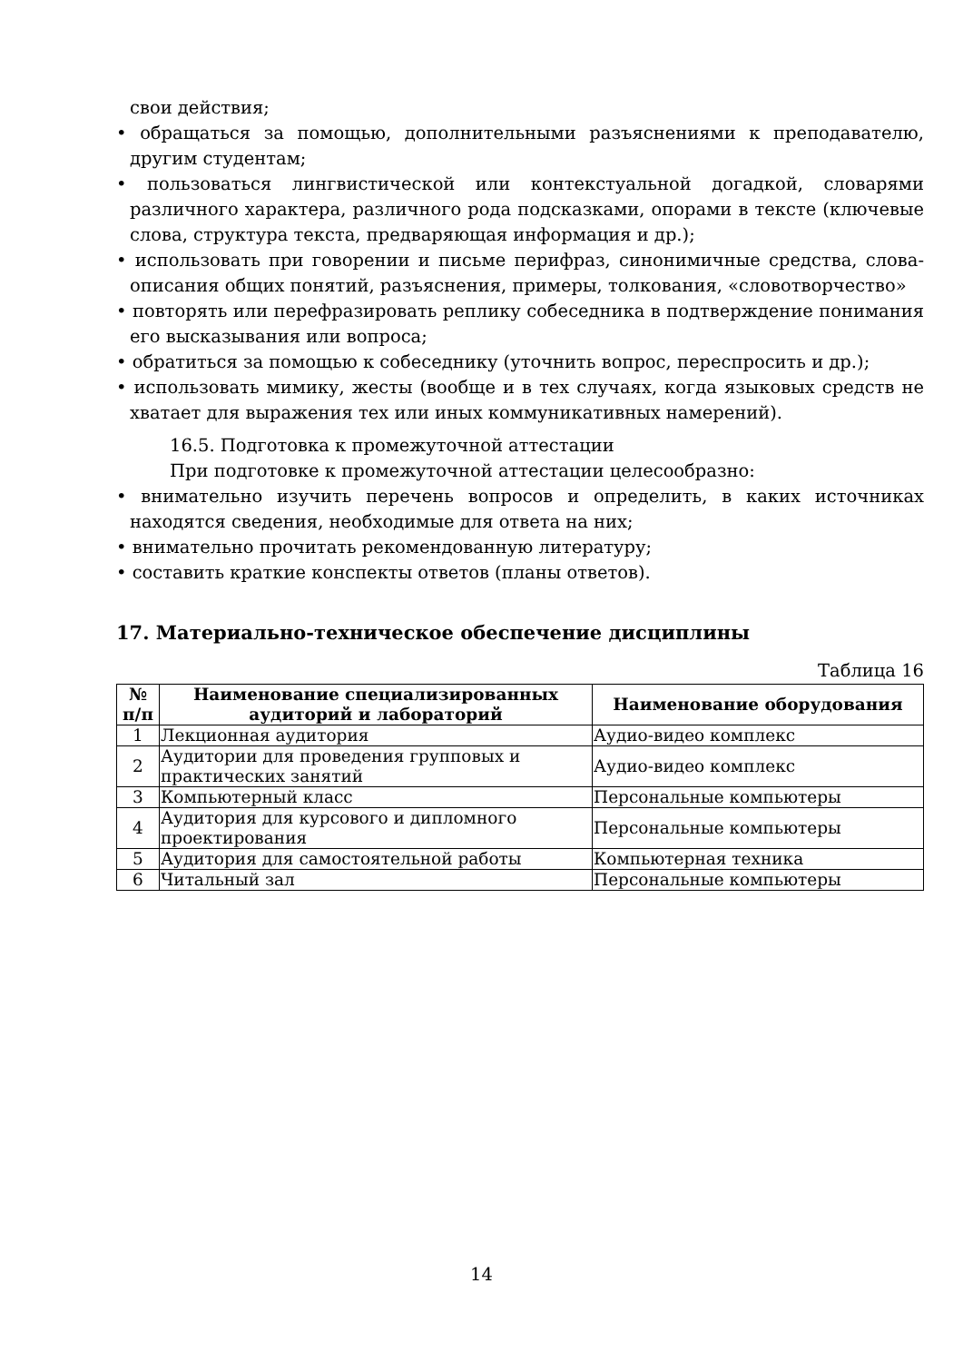свои действия;
• обращаться за помощью, дополнительными разъяснениями к преподавателю, другим студентам;
• пользоваться лингвистической или контекстуальной догадкой, словарями различного характера, различного рода подсказками, опорами в тексте (ключевые слова, структура текста, предваряющая информация и др.);
• использовать при говорении и письме перифраз, синонимичные средства, слова-описания общих понятий, разъяснения, примеры, толкования, «словотворчество»
• повторять или перефразировать реплику собеседника в подтверждение понимания его высказывания или вопроса;
• обратиться за помощью к собеседнику (уточнить вопрос, переспросить и др.);
• использовать мимику, жесты (вообще и в тех случаях, когда языковых средств не хватает для выражения тех или иных коммуникативных намерений).
16.5. Подготовка к промежуточной аттестации
При подготовке к промежуточной аттестации целесообразно:
• внимательно изучить перечень вопросов и определить, в каких источниках находятся сведения, необходимые для ответа на них;
• внимательно прочитать рекомендованную литературу;
• составить краткие конспекты ответов (планы ответов).
17. Материально-техническое обеспечение дисциплины
Таблица 16
| № п/п | Наименование специализированных аудиторий и лабораторий | Наименование оборудования |
| --- | --- | --- |
| 1 | Лекционная аудитория | Аудио-видео комплекс |
| 2 | Аудитории для проведения групповых и практических занятий | Аудио-видео комплекс |
| 3 | Компьютерный класс | Персональные компьютеры |
| 4 | Аудитория для курсового и дипломного проектирования | Персональные компьютеры |
| 5 | Аудитория для самостоятельной работы | Компьютерная техника |
| 6 | Читальный зал | Персональные компьютеры |
14